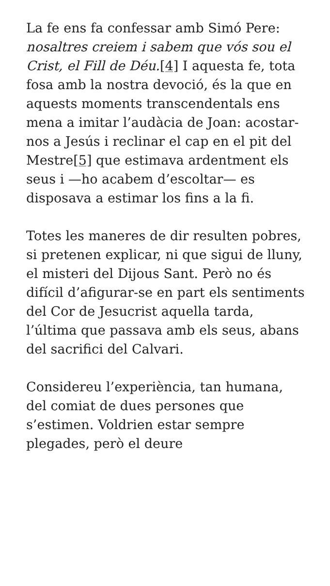La fe ens fa confessar amb Simó Pere: nosaltres creiem i sabem que vós sou el Crist, el Fill de Déu.[4] I aquesta fe, tota fosa amb la nostra devoció, és la que en aquests moments transcendentals ens mena a imitar l’audàcia de Joan: acostar-nos a Jesús i reclinar el cap en el pit del Mestre[5] que estimava ardentment els seus i —ho acabem d’escoltar— es disposava a estimar los fins a la fi.
Totes les maneres de dir resulten pobres, si pretenen explicar, ni que sigui de lluny, el misteri del Dijous Sant. Però no és difícil d’afigurar-se en part els sentiments del Cor de Jesucrist aquella tarda, l’última que passava amb els seus, abans del sacrifici del Calvari.
Considereu l’experiència, tan humana, del comiat de dues persones que s’estimen. Voldrien estar sempre plegades, però el deure